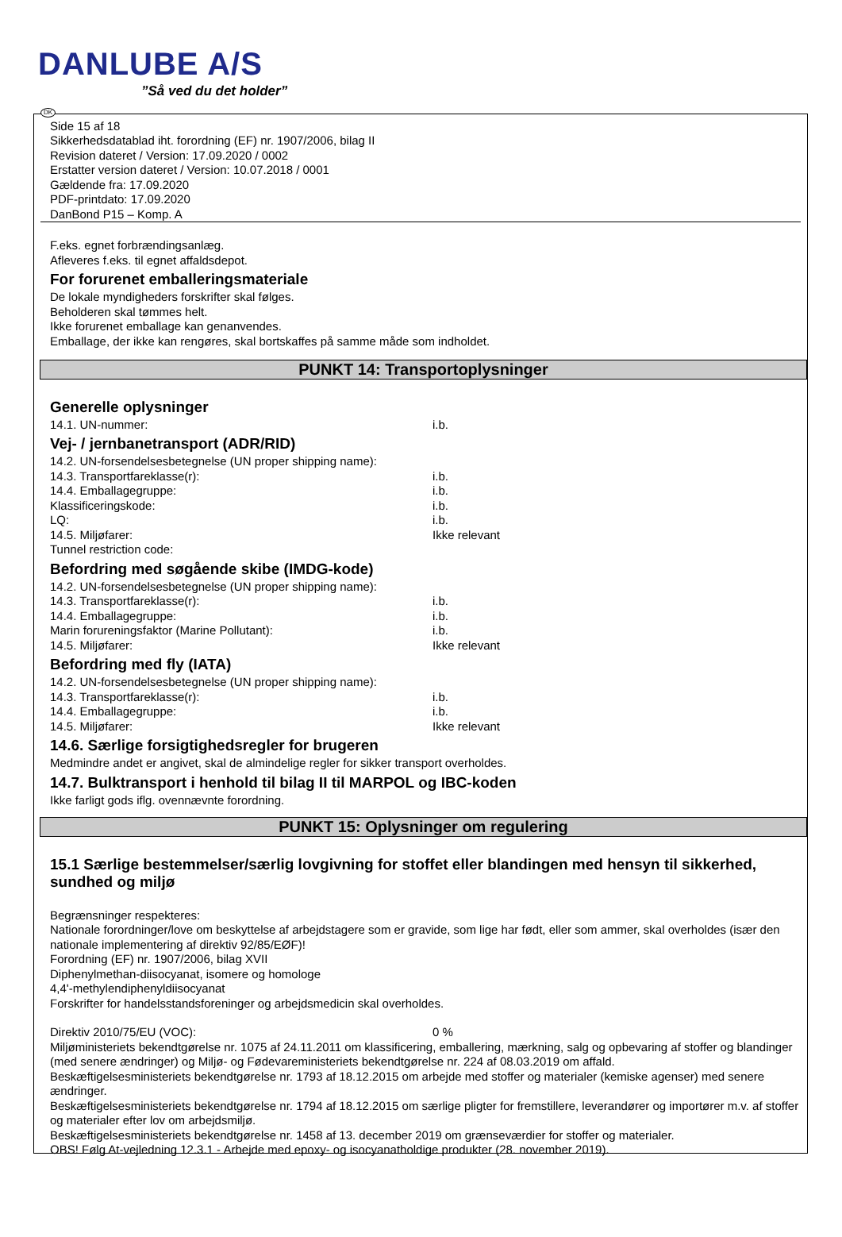DANLUBE A/S
”Så ved du det holder”
DK
Side 15 af 18
Sikkerhedsdatablad iht. forordning (EF) nr. 1907/2006, bilag II
Revision dateret / Version: 17.09.2020 / 0002
Erstatter version dateret / Version: 10.07.2018 / 0001
Gældende fra: 17.09.2020
PDF-printdato: 17.09.2020
DanBond P15 – Komp. A
F.eks. egnet forbrændingsanlæg.
Afleveres f.eks. til egnet affaldsdepot.
For forurenet emballeringsmateriale
De lokale myndigheders forskrifter skal følges.
Beholderen skal tømmes helt.
Ikke forurenet emballage kan genanvendes.
Emballage, der ikke kan rengøres, skal bortskaffes på samme måde som indholdet.
PUNKT 14: Transportoplysninger
Generelle oplysninger
14.1. UN-nummer: i.b.
Vej- / jernbanetransport (ADR/RID)
14.2. UN-forsendelsesbetegnelse (UN proper shipping name):
14.3. Transportfareklasse(r): i.b.
14.4. Emballagegruppe: i.b.
Klassificeringskode: i.b.
LQ: i.b.
14.5. Miljøfarer: Ikke relevant
Tunnel restriction code:
Befordring med søgående skibe (IMDG-kode)
14.2. UN-forsendelsesbetegnelse (UN proper shipping name):
14.3. Transportfareklasse(r): i.b.
14.4. Emballagegruppe: i.b.
Marin forureningsfaktor (Marine Pollutant): i.b.
14.5. Miljøfarer: Ikke relevant
Befordring med fly (IATA)
14.2. UN-forsendelsesbetegnelse (UN proper shipping name):
14.3. Transportfareklasse(r): i.b.
14.4. Emballagegruppe: i.b.
14.5. Miljøfarer: Ikke relevant
14.6. Særlige forsigtighedsregler for brugeren
Medmindre andet er angivet, skal de almindelige regler for sikker transport overholdes.
14.7. Bulktransport i henhold til bilag II til MARPOL og IBC-koden
Ikke farligt gods iflg. ovennævnte forordning.
PUNKT 15: Oplysninger om regulering
15.1 Særlige bestemmelser/særlig lovgivning for stoffet eller blandingen med hensyn til sikkerhed, sundhed og miljø
Begrænsninger respekteres:
Nationale forordninger/love om beskyttelse af arbejdstagere som er gravide, som lige har født, eller som ammer, skal overholdes (især den nationale implementering af direktiv 92/85/EØF)!
Forordning (EF) nr. 1907/2006, bilag XVII
Diphenylmethan-diisocyanat, isomere og homologe
4,4'-methylendiphenyldiisocyanat
Forskrifter for handelsstandsforeninger og arbejdsmedicin skal overholdes.
Direktiv 2010/75/EU (VOC): 0 %
Miljøministeriets bekendtgørelse nr. 1075 af 24.11.2011 om klassificering, emballering, mærkning, salg og opbevaring af stoffer og blandinger (med senere ændringer) og Miljø- og Fødevareministeriets bekendtgørelse nr. 224 af 08.03.2019 om affald.
Beskæftigelsesministeriets bekendtgørelse nr. 1793 af 18.12.2015 om arbejde med stoffer og materialer (kemiske agenser) med senere ændringer.
Beskæftigelsesministeriets bekendtgørelse nr. 1794 af 18.12.2015 om særlige pligter for fremstillere, leverandører og importører m.v. af stoffer og materialer efter lov om arbejdsmiljø.
Beskæftigelsesministeriets bekendtgørelse nr. 1458 af 13. december 2019 om grænseværdier for stoffer og materialer.
OBS! Følg At-vejledning 12.3.1 - Arbejde med epoxy- og isocyanatholdige produkter (28. november 2019).